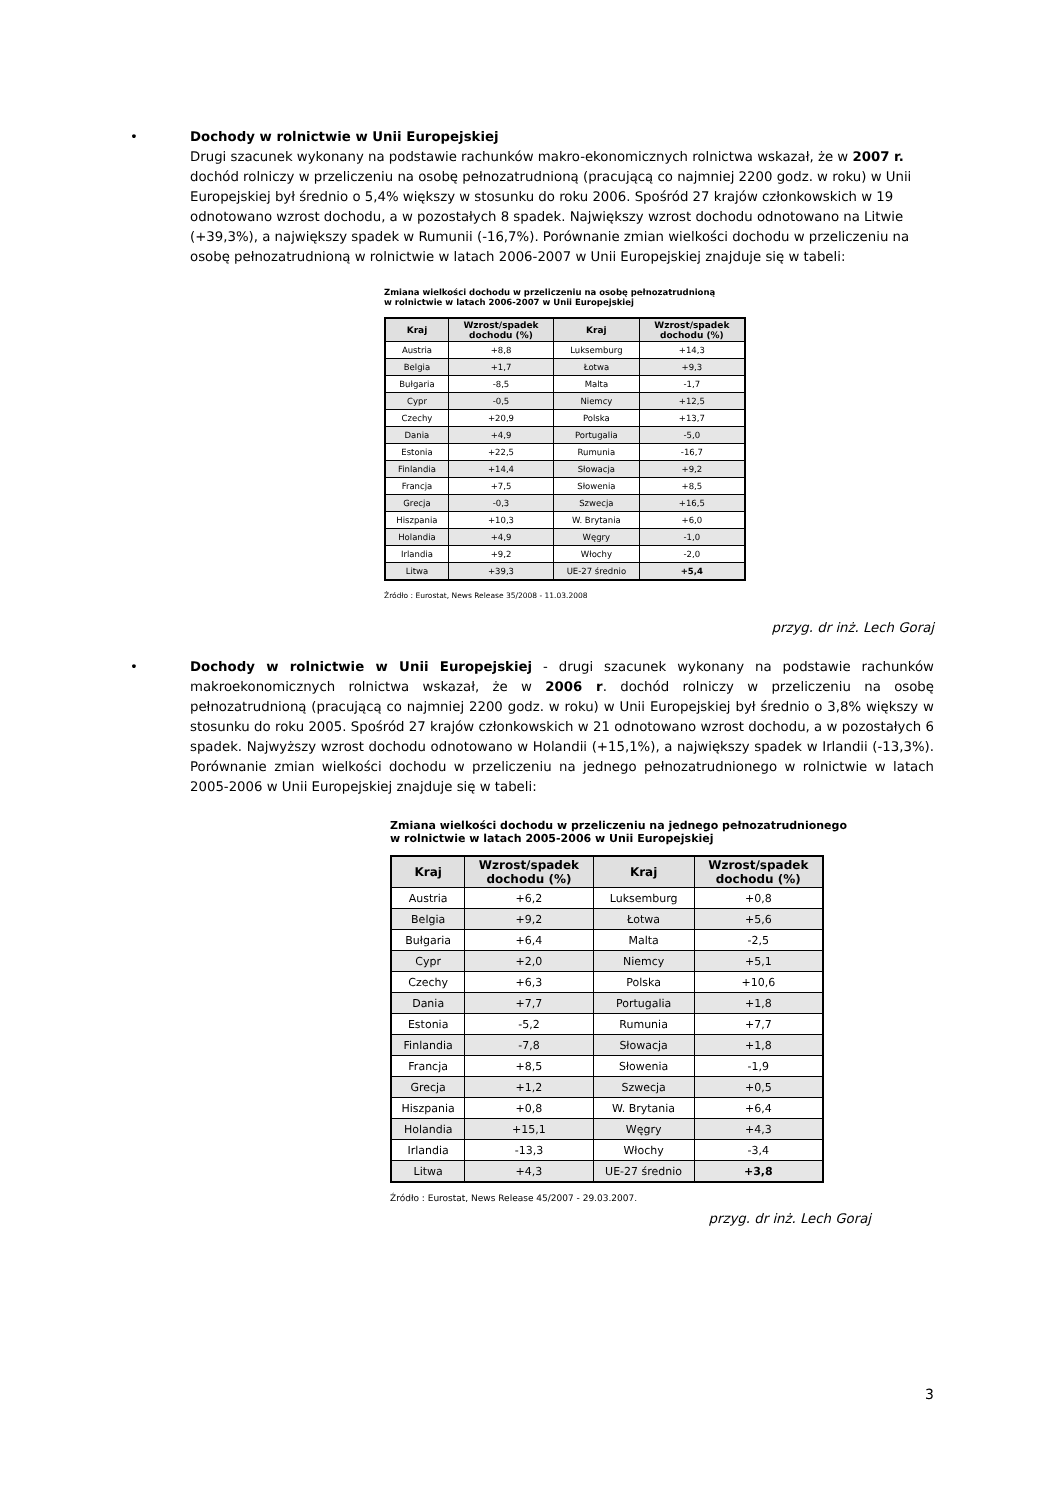•
Dochody w rolnictwie w Unii Europejskiej
Drugi szacunek wykonany na podstawie rachunków makro-ekonomicznych rolnictwa wskazał, że w 2007 r. dochód rolniczy w przeliczeniu na osobę pełnozatrudnioną (pracującą co najmniej 2200 godz. w roku) w Unii Europejskiej był średnio o 5,4% większy w stosunku do roku 2006. Spośród 27 krajów członkowskich w 19 odnotowano wzrost dochodu, a w pozostałych 8 spadek. Największy wzrost dochodu odnotowano na Litwie (+39,3%), a największy spadek w Rumunii (-16,7%). Porównanie zmian wielkości dochodu w przeliczeniu na osobę pełnozatrudnioną w rolnictwie w latach 2006-2007 w Unii Europejskiej znajduje się w tabeli:
Zmiana wielkości dochodu w przeliczeniu na osobę pełnozatrudnioną
w rolnictwie w latach 2006-2007 w Unii Europejskiej
| Kraj | Wzrost/spadek dochodu (%) | Kraj | Wzrost/spadek dochodu (%) |
| --- | --- | --- | --- |
| Austria | +8,8 | Luksemburg | +14,3 |
| Belgia | +1,7 | Łotwa | +9,3 |
| Bułgaria | -8,5 | Malta | -1,7 |
| Cypr | -0,5 | Niemcy | +12,5 |
| Czechy | +20,9 | Polska | +13,7 |
| Dania | +4,9 | Portugalia | -5,0 |
| Estonia | +22,5 | Rumunia | -16,7 |
| Finlandia | +14,4 | Słowacja | +9,2 |
| Francja | +7,5 | Słowenia | +8,5 |
| Grecja | -0,3 | Szwecja | +16,5 |
| Hiszpania | +10,3 | W. Brytania | +6,0 |
| Holandia | +4,9 | Węgry | -1,0 |
| Irlandia | +9,2 | Włochy | -2,0 |
| Litwa | +39,3 | UE-27 średnio | +5,4 |
Źródło : Eurostat, News Release 35/2008 - 11.03.2008
przyg. dr inż. Lech Goraj
•
Dochody w rolnictwie w Unii Europejskiej - drugi szacunek wykonany na podstawie rachunków makroekonomicznych rolnictwa wskazał, że w 2006 r. dochód rolniczy w przeliczeniu na osobę pełnozatrudnioną (pracującą co najmniej 2200 godz. w roku) w Unii Europejskiej był średnio o 3,8% większy w stosunku do roku 2005. Spośród 27 krajów członkowskich w 21 odnotowano wzrost dochodu, a w pozostałych 6 spadek. Najwyższy wzrost dochodu odnotowano w Holandii (+15,1%), a największy spadek w Irlandii (-13,3%). Porównanie zmian wielkości dochodu w przeliczeniu na jednego pełnozatrudnionego w rolnictwie w latach 2005-2006 w Unii Europejskiej znajduje się w tabeli:
Zmiana wielkości dochodu w przeliczeniu na jednego pełnozatrudnionego
w rolnictwie w latach 2005-2006 w Unii Europejskiej
| Kraj | Wzrost/spadek dochodu (%) | Kraj | Wzrost/spadek dochodu (%) |
| --- | --- | --- | --- |
| Austria | +6,2 | Luksemburg | +0,8 |
| Belgia | +9,2 | Łotwa | +5,6 |
| Bułgaria | +6,4 | Malta | -2,5 |
| Cypr | +2,0 | Niemcy | +5,1 |
| Czechy | +6,3 | Polska | +10,6 |
| Dania | +7,7 | Portugalia | +1,8 |
| Estonia | -5,2 | Rumunia | +7,7 |
| Finlandia | -7,8 | Słowacja | +1,8 |
| Francja | +8,5 | Słowenia | -1,9 |
| Grecja | +1,2 | Szwecja | +0,5 |
| Hiszpania | +0,8 | W. Brytania | +6,4 |
| Holandia | +15,1 | Węgry | +4,3 |
| Irlandia | -13,3 | Włochy | -3,4 |
| Litwa | +4,3 | UE-27 średnio | +3,8 |
Źródło : Eurostat, News Release 45/2007 - 29.03.2007.
przyg. dr inż. Lech Goraj
3